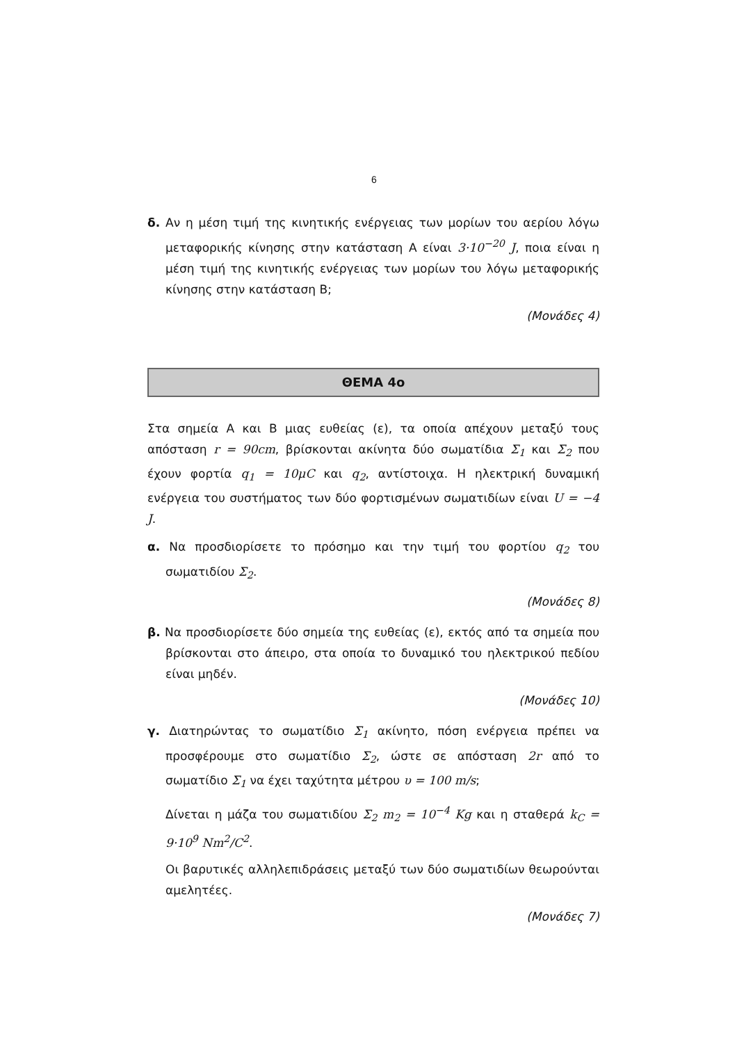6
δ. Αν η μέση τιμή της κινητικής ενέργειας των μορίων του αερίου λόγω μεταφορικής κίνησης στην κατάσταση Α είναι 3·10<sup>−20</sup> J, ποια είναι η μέση τιμή της κινητικής ενέργειας των μορίων του λόγω μεταφορικής κίνησης στην κατάσταση Β;
(Μονάδες 4)
ΘΕΜΑ 4ο
Στα σημεία Α και Β μιας ευθείας (ε), τα οποία απέχουν μεταξύ τους απόσταση r = 90cm, βρίσκονται ακίνητα δύο σωματίδια Σ<sub>1</sub> και Σ<sub>2</sub> που έχουν φορτία q<sub>1</sub> = 10μC και q<sub>2</sub>, αντίστοιχα. Η ηλεκτρική δυναμική ενέργεια του συστήματος των δύο φορτισμένων σωματιδίων είναι U = −4 J.
α. Να προσδιορίσετε το πρόσημο και την τιμή του φορτίου q<sub>2</sub> του σωματιδίου Σ<sub>2</sub>.
(Μονάδες 8)
β. Να προσδιορίσετε δύο σημεία της ευθείας (ε), εκτός από τα σημεία που βρίσκονται στο άπειρο, στα οποία το δυναμικό του ηλεκτρικού πεδίου είναι μηδέν.
(Μονάδες 10)
γ. Διατηρώντας το σωματίδιο Σ<sub>1</sub> ακίνητο, πόση ενέργεια πρέπει να προσφέρουμε στο σωματίδιο Σ<sub>2</sub>, ώστε σε απόσταση 2r από το σωματίδιο Σ<sub>1</sub> να έχει ταχύτητα μέτρου υ = 100 m/s;
Δίνεται η μάζα του σωματιδίου Σ<sub>2</sub> m<sub>2</sub> = 10<sup>−4</sup> Kg και η σταθερά k<sub>C</sub> = 9·10<sup>9</sup> Nm<sup>2</sup>/C<sup>2</sup>.
Οι βαρυτικές αλληλεπιδράσεις μεταξύ των δύο σωματιδίων θεωρούνται αμελητέες.
(Μονάδες 7)